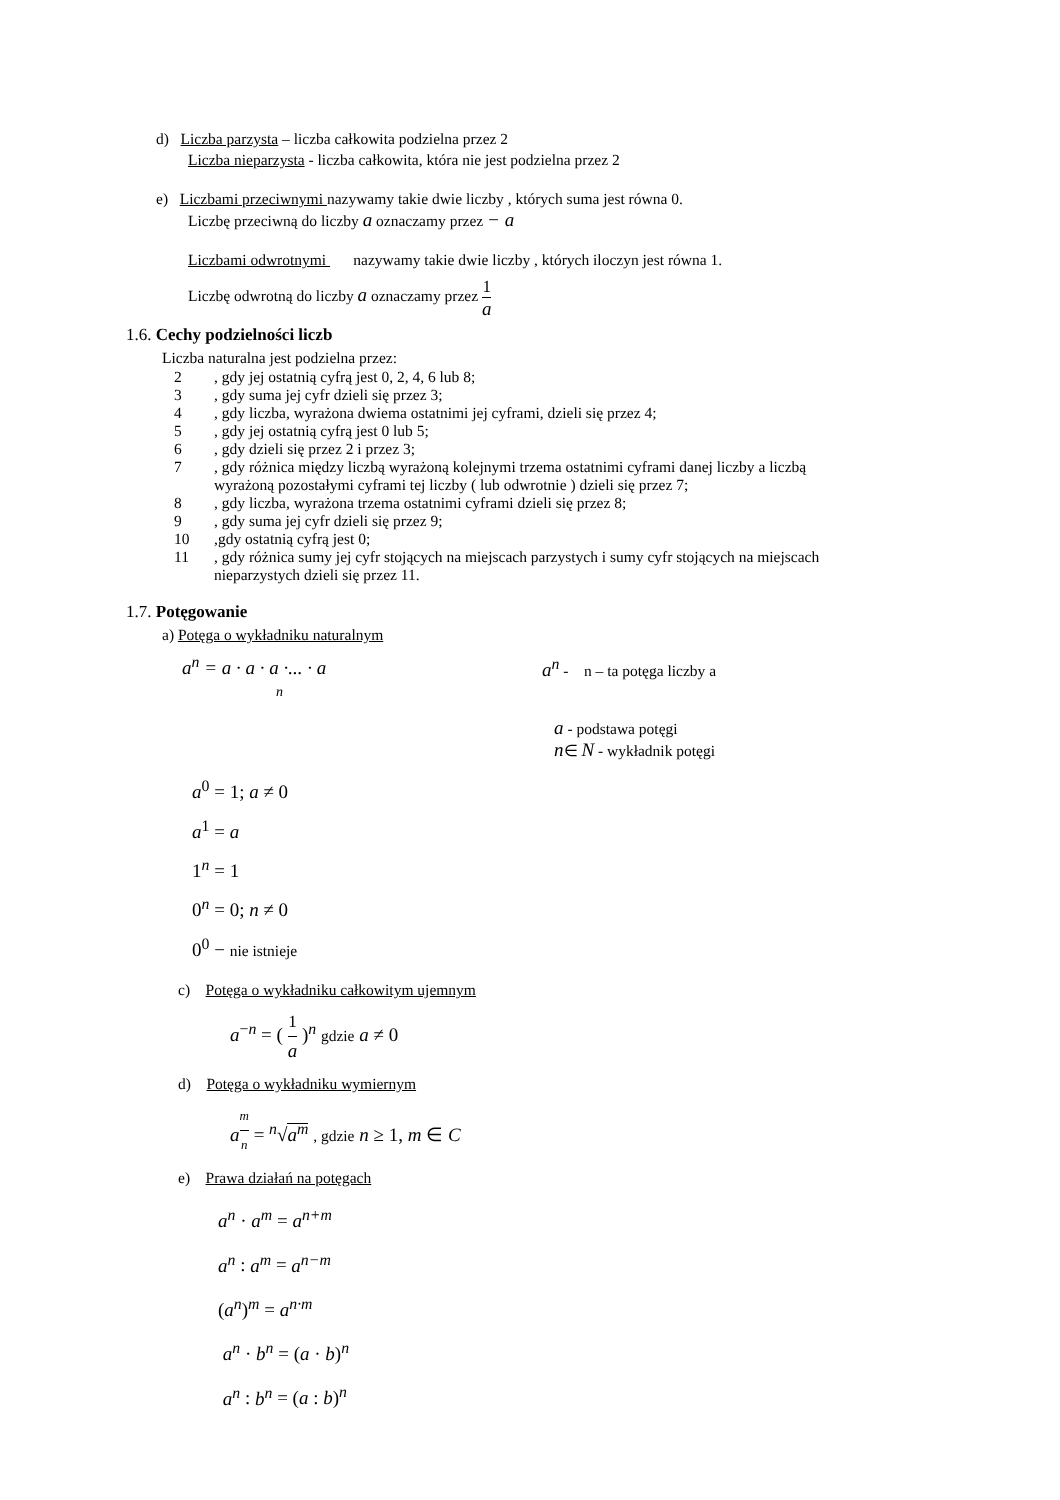d) Liczba parzysta – liczba całkowita podzielna przez 2
Liczba nieparzysta - liczba całkowita, która nie jest podzielna przez 2
e) Liczbami przeciwnymi nazywamy takie dwie liczby , których suma jest równa 0.
Liczbę przeciwną do liczby a oznaczamy przez − a
Liczbami odwrotnymi nazywamy takie dwie liczby , których iloczyn jest równa 1.
Liczbę odwrotną do liczby a oznaczamy przez 1 a
1.6. Cechy podzielności liczb
Liczba naturalna jest podzielna przez:
2, gdy jej ostatnią cyfrą jest 0, 2, 4, 6 lub 8;
3, gdy suma jej cyfr dzieli się przez 3;
4, gdy liczba, wyrażona dwiema ostatnimi jej cyframi, dzieli się przez 4;
5, gdy jej ostatnią cyfrą jest 0 lub 5;
6, gdy dzieli się przez 2 i przez 3;
7, gdy różnica między liczbą wyrażoną kolejnymi trzema ostatnimi cyframi danej liczby a liczbą
wyrażoną pozostałymi cyframi tej liczby ( lub odwrotnie ) dzieli się przez 7;
8, gdy liczba, wyrażona trzema ostatnimi cyframi dzieli się przez 8;
9, gdy suma jej cyfr dzieli się przez 9;
10,gdy ostatnią cyfrą jest 0;
11, gdy różnica sumy jej cyfr stojących na miejscach parzystych i sumy cyfr stojących na miejscach
nieparzystych dzieli się przez 11.
1.7. Potęgowanie
a) Potęga o wykładniku naturalnym
a<sup>n</sup> = a · a · a ·... · a
n
a<sup>n</sup> - n – ta potęga liczby a
a - podstawa potęgi
n∈ N - wykładnik potęgi
a<sup>0</sup> = 1; a ≠ 0
a<sup>1</sup> = a
1<sup>n</sup> = 1
0<sup>n</sup> = 0; n ≠ 0
0<sup>0</sup> − nie istnieje
c) Potęga o wykładniku całkowitym ujemnym
a<sup>−n</sup> = ( 1 a )<sup>n</sup> gdzie a ≠ 0
d) Potęga o wykładniku wymiernym
a<sup>m n</sup> = <sup>n</sup>√a<sup>m</sup> , gdzie n ≥ 1, m ∈ C
e) Prawa działań na potęgach
a<sup>n</sup> · a<sup>m</sup> = a<sup>n+m</sup>
a<sup>n</sup> : a<sup>m</sup> = a<sup>n−m</sup>
(a<sup>n</sup>)<sup>m</sup> = a<sup>n·m</sup>
a<sup>n</sup> · b<sup>n</sup> = (a · b)<sup>n</sup>
a<sup>n</sup> : b<sup>n</sup> = (a : b)<sup>n</sup>